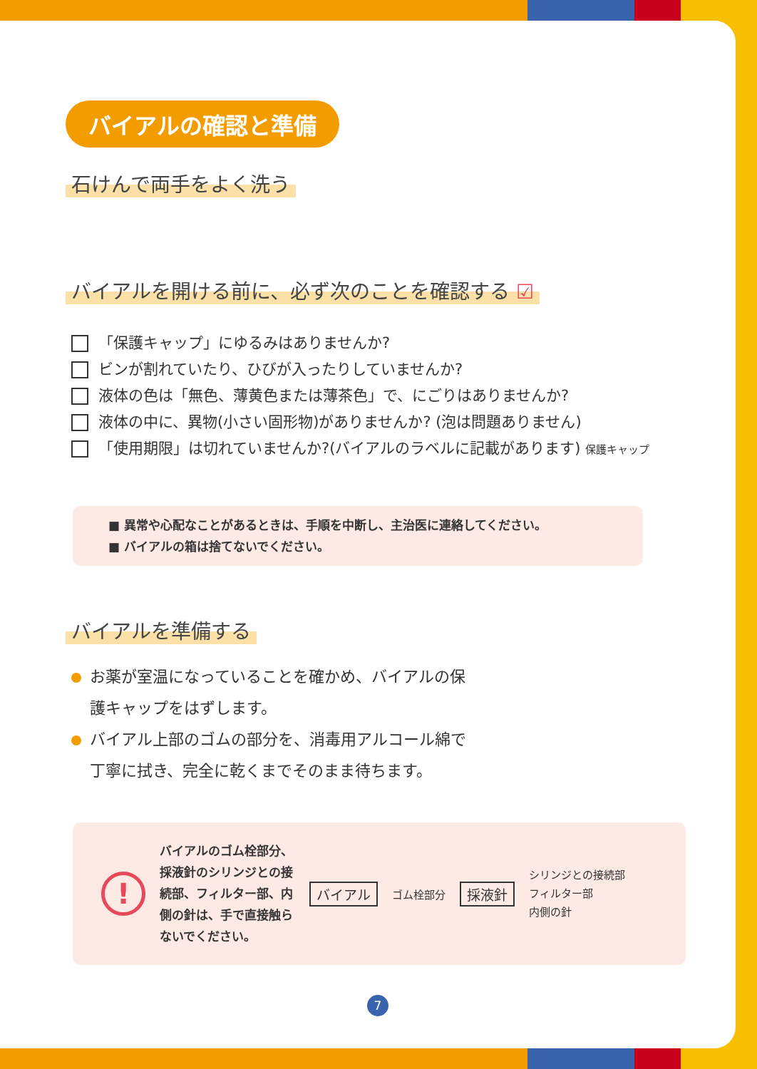バイアルの確認と準備
石けんで両手をよく洗う
バイアルを開ける前に、必ず次のことを確認する ☑
「保護キャップ」にゆるみはありませんか?
ビンが割れていたり、ひびが入ったりしていませんか?
液体の色は「無色、薄黄色または薄茶色」で、にごりはありませんか?
液体の中に、異物(小さい固形物)がありませんか? (泡は問題ありません)
「使用期限」は切れていませんか?(バイアルのラベルに記載があります) 保護キャップ
■ 異常や心配なことがあるときは、手順を中断し、主治医に連絡してください。
■ バイアルの箱は捨てないでください。
バイアルを準備する
お薬が室温になっていることを確かめ、バイアルの保護キャップをはずします。
バイアル上部のゴムの部分を、消毒用アルコール綿で丁寧に拭き、完全に乾くまでそのまま待ちます。
!
バイアルのゴム栓部分、採液針のシリンジとの接続部、フィルター部、内側の針は、手で直接触らないでください。
バイアル ゴム栓部分 採液針
シリンジとの接続部
フィルター部
内側の針
7